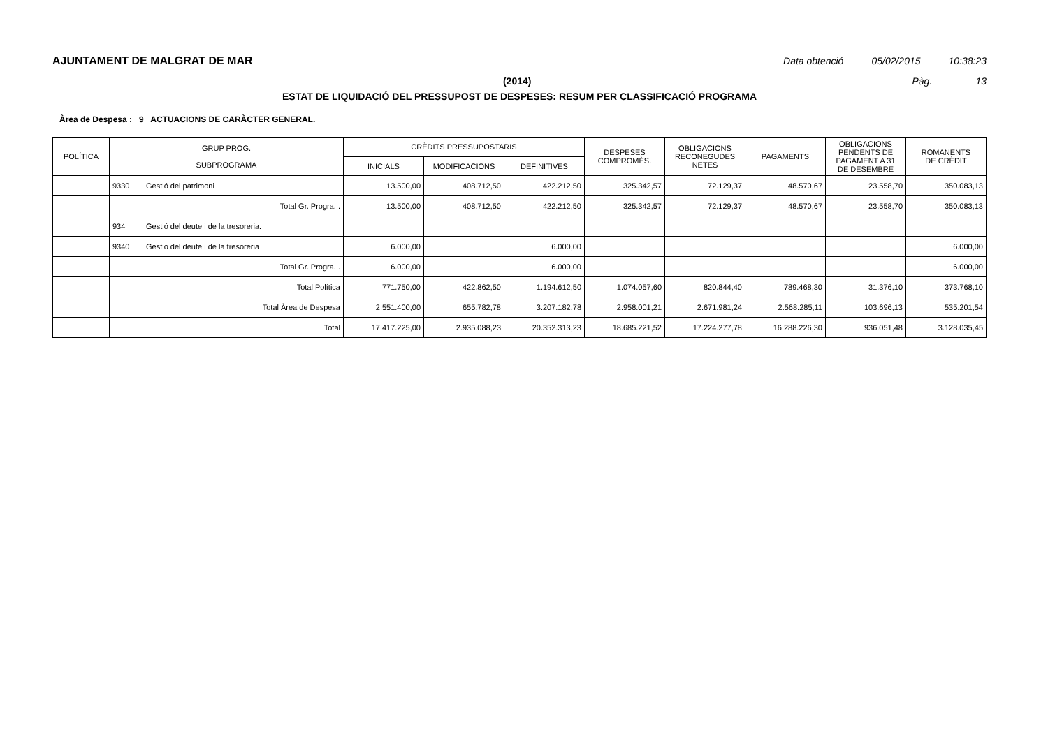AJUNTAMENT DE MALGRAT DE MAR Data obtenció 05/02/2015 10:38:23
(2014) Pàg. 13
ESTAT DE LIQUIDACIÓ DEL PRESSUPOST DE DESPESES: RESUM PER CLASSIFICACIÓ PROGRAMA
Àrea de Despesa : 9 ACTUACIONS DE CARÀCTER GENERAL.
| POLÍTICA | GRUP PROG. SUBPROGRAMA | | CRÈDITS PRESSUPOSTARIS | | | DESPESES COMPROMÈS. | OBLIGACIONS RECONEGUDES NETES | PAGAMENTS | OBLIGACIONS PENDENTS DE PAGAMENT A 31 DE DESEMBRE | ROMANENTS DE CRÈDIT |
| --- | --- | --- | --- | --- | --- | --- | --- | --- | --- | --- |
| | | | INICIALS | MODIFICACIONS | DEFINITIVES | | | | | |
| | 9330 | Gestió del patrimoni | 13.500,00 | 408.712,50 | 422.212,50 | 325.342,57 | 72.129,37 | 48.570,67 | 23.558,70 | 350.083,13 |
| | Total Gr. Progra. . | | 13.500,00 | 408.712,50 | 422.212,50 | 325.342,57 | 72.129,37 | 48.570,67 | 23.558,70 | 350.083,13 |
| | 934 | Gestió del deute i de la tresoreria. | | | | | | | | |
| | 9340 | Gestió del deute i de la tresoreria | 6.000,00 | | 6.000,00 | | | | | 6.000,00 |
| | Total Gr. Progra. . | | 6.000,00 | | 6.000,00 | | | | | 6.000,00 |
| | Total Política | | 771.750,00 | 422.862,50 | 1.194.612,50 | 1.074.057,60 | 820.844,40 | 789.468,30 | 31.376,10 | 373.768,10 |
| | Total Àrea de Despesa | | 2.551.400,00 | 655.782,78 | 3.207.182,78 | 2.958.001,21 | 2.671.981,24 | 2.568.285,11 | 103.696,13 | 535.201,54 |
| | Total | | 17.417.225,00 | 2.935.088,23 | 20.352.313,23 | 18.685.221,52 | 17.224.277,78 | 16.288.226,30 | 936.051,48 | 3.128.035,45 |